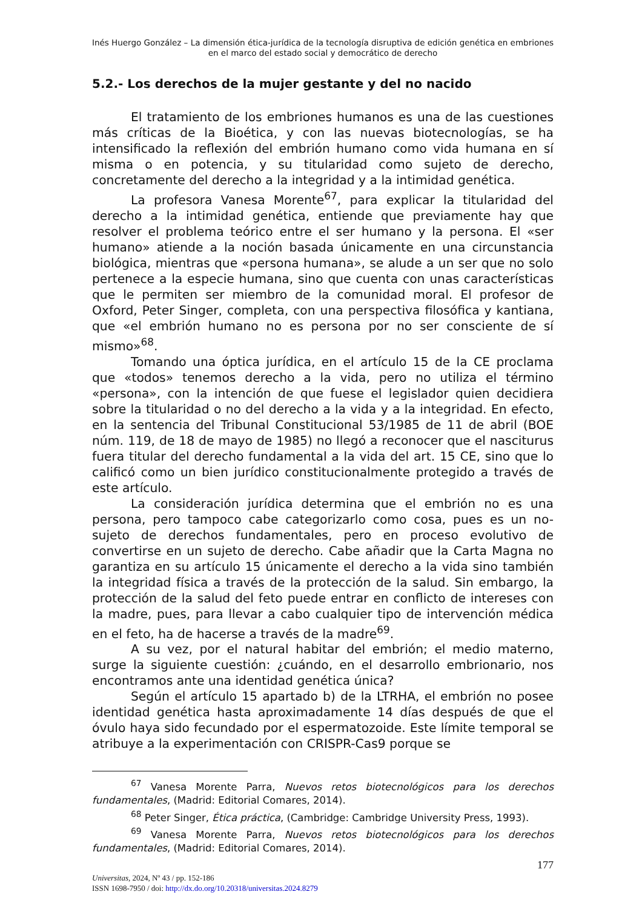Inés Huergo González – La dimensión ética-jurídica de la tecnología disruptiva de edición genética en embriones en el marco del estado social y democrático de derecho
5.2.- Los derechos de la mujer gestante y del no nacido
El tratamiento de los embriones humanos es una de las cuestiones más críticas de la Bioética, y con las nuevas biotecnologías, se ha intensificado la reflexión del embrión humano como vida humana en sí misma o en potencia, y su titularidad como sujeto de derecho, concretamente del derecho a la integridad y a la intimidad genética.
La profesora Vanesa Morente<sup>67</sup>, para explicar la titularidad del derecho a la intimidad genética, entiende que previamente hay que resolver el problema teórico entre el ser humano y la persona. El «ser humano» atiende a la noción basada únicamente en una circunstancia biológica, mientras que «persona humana», se alude a un ser que no solo pertenece a la especie humana, sino que cuenta con unas características que le permiten ser miembro de la comunidad moral. El profesor de Oxford, Peter Singer, completa, con una perspectiva filosófica y kantiana, que «el embrión humano no es persona por no ser consciente de sí mismo»<sup>68</sup>.
Tomando una óptica jurídica, en el artículo 15 de la CE proclama que «todos» tenemos derecho a la vida, pero no utiliza el término «persona», con la intención de que fuese el legislador quien decidiera sobre la titularidad o no del derecho a la vida y a la integridad. En efecto, en la sentencia del Tribunal Constitucional 53/1985 de 11 de abril (BOE núm. 119, de 18 de mayo de 1985) no llegó a reconocer que el nasciturus fuera titular del derecho fundamental a la vida del art. 15 CE, sino que lo calificó como un bien jurídico constitucionalmente protegido a través de este artículo.
La consideración jurídica determina que el embrión no es una persona, pero tampoco cabe categorizarlo como cosa, pues es un no-sujeto de derechos fundamentales, pero en proceso evolutivo de convertirse en un sujeto de derecho. Cabe añadir que la Carta Magna no garantiza en su artículo 15 únicamente el derecho a la vida sino también la integridad física a través de la protección de la salud. Sin embargo, la protección de la salud del feto puede entrar en conflicto de intereses con la madre, pues, para llevar a cabo cualquier tipo de intervención médica en el feto, ha de hacerse a través de la madre<sup>69</sup>.
A su vez, por el natural habitar del embrión; el medio materno, surge la siguiente cuestión: ¿cuándo, en el desarrollo embrionario, nos encontramos ante una identidad genética única?
Según el artículo 15 apartado b) de la LTRHA, el embrión no posee identidad genética hasta aproximadamente 14 días después de que el óvulo haya sido fecundado por el espermatozoide. Este límite temporal se atribuye a la experimentación con CRISPR-Cas9 porque se
<sup>67</sup> Vanesa Morente Parra, Nuevos retos biotecnológicos para los derechos fundamentales, (Madrid: Editorial Comares, 2014).
<sup>68</sup> Peter Singer, Ética práctica, (Cambridge: Cambridge University Press, 1993).
<sup>69</sup> Vanesa Morente Parra, Nuevos retos biotecnológicos para los derechos fundamentales, (Madrid: Editorial Comares, 2014).
177
Universitas, 2024, Nº 43 / pp. 152-186
ISSN 1698-7950 / doi: http://dx.do.org/10.20318/universitas.2024.8279